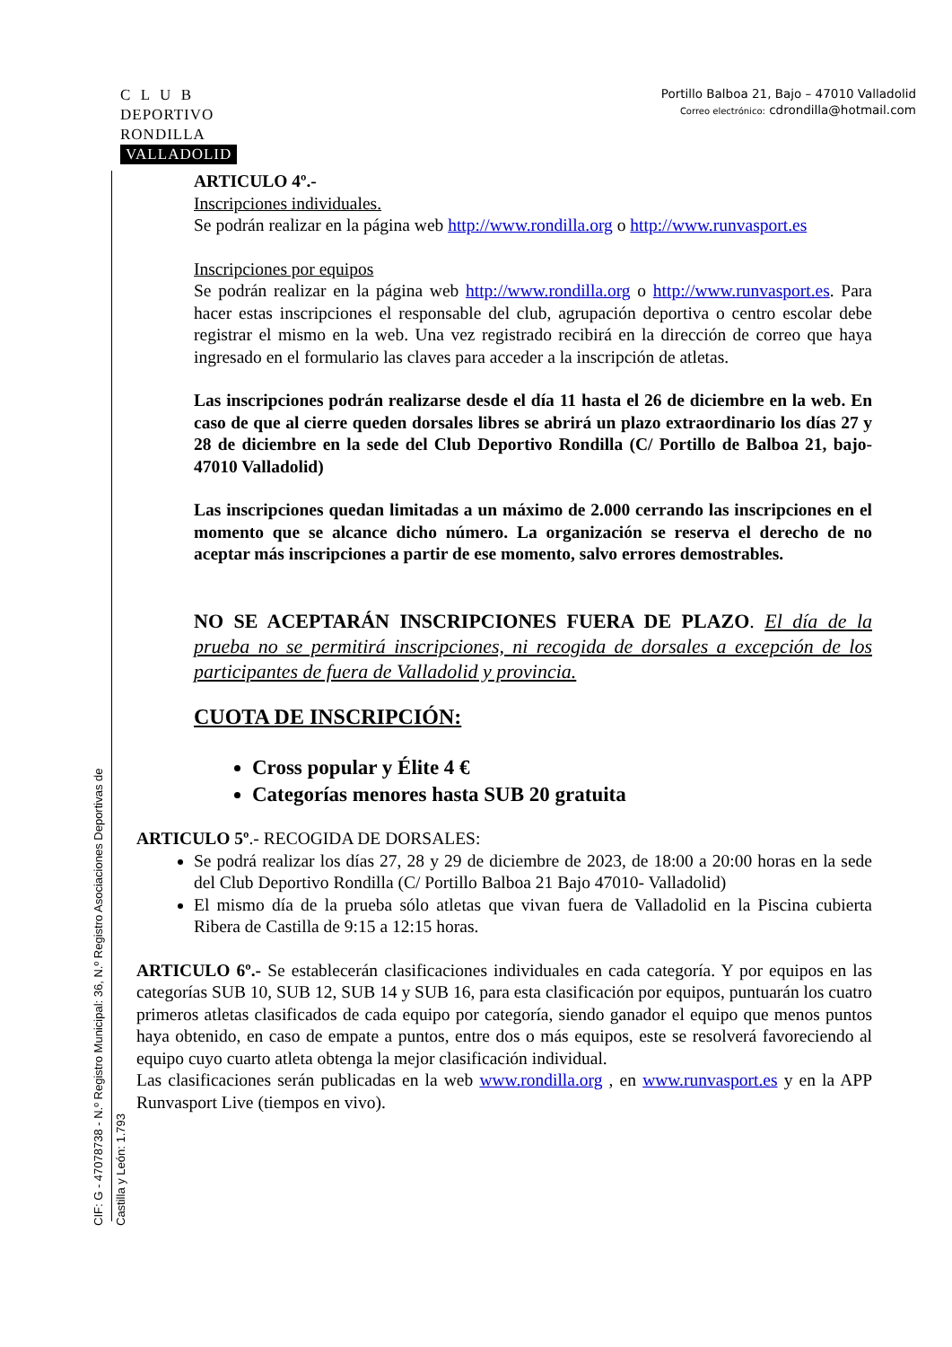C L U B
DEPORTIVO
RONDILLA
VALLADOLID
Portillo Balboa 21, Bajo – 47010 Valladolid
Correo electrónico: cdrondilla@hotmail.com
CIF: G - 47078738 - N.º Registro Municipal: 36, N.º Registro Asociaciones Deportivas de Castilla y León: 1.793
ARTICULO 4º.-
Inscripciones individuales.
Se podrán realizar en la página web http://www.rondilla.org o http://www.runvasport.es
Inscripciones por equipos
Se podrán realizar en la página web http://www.rondilla.org o http://www.runvasport.es. Para hacer estas inscripciones el responsable del club, agrupación deportiva o centro escolar debe registrar el mismo en la web. Una vez registrado recibirá en la dirección de correo que haya ingresado en el formulario las claves para acceder a la inscripción de atletas.
Las inscripciones podrán realizarse desde el día 11 hasta el 26 de diciembre en la web. En caso de que al cierre queden dorsales libres se abrirá un plazo extraordinario los días 27 y 28 de diciembre en la sede del Club Deportivo Rondilla (C/ Portillo de Balboa 21, bajo-47010 Valladolid)
Las inscripciones quedan limitadas a un máximo de 2.000 cerrando las inscripciones en el momento que se alcance dicho número. La organización se reserva el derecho de no aceptar más inscripciones a partir de ese momento, salvo errores demostrables.
NO SE ACEPTARÁN INSCRIPCIONES FUERA DE PLAZO. El día de la prueba no se permitirá inscripciones, ni recogida de dorsales a excepción de los participantes de fuera de Valladolid y provincia.
CUOTA DE INSCRIPCIÓN:
Cross popular y Élite 4 €
Categorías menores hasta SUB 20 gratuita
ARTICULO 5º.- RECOGIDA DE DORSALES:
Se podrá realizar los días 27, 28 y 29 de diciembre de 2023, de 18:00 a 20:00 horas en la sede del Club Deportivo Rondilla (C/ Portillo Balboa 21 Bajo 47010- Valladolid)
El mismo día de la prueba sólo atletas que vivan fuera de Valladolid en la Piscina cubierta Ribera de Castilla de 9:15 a 12:15 horas.
ARTICULO 6º.- Se establecerán clasificaciones individuales en cada categoría. Y por equipos en las categorías SUB 10, SUB 12, SUB 14 y SUB 16, para esta clasificación por equipos, puntuarán los cuatro primeros atletas clasificados de cada equipo por categoría, siendo ganador el equipo que menos puntos haya obtenido, en caso de empate a puntos, entre dos o más equipos, este se resolverá favoreciendo al equipo cuyo cuarto atleta obtenga la mejor clasificación individual.
Las clasificaciones serán publicadas en la web www.rondilla.org , en www.runvasport.es y en la APP Runvasport Live (tiempos en vivo).